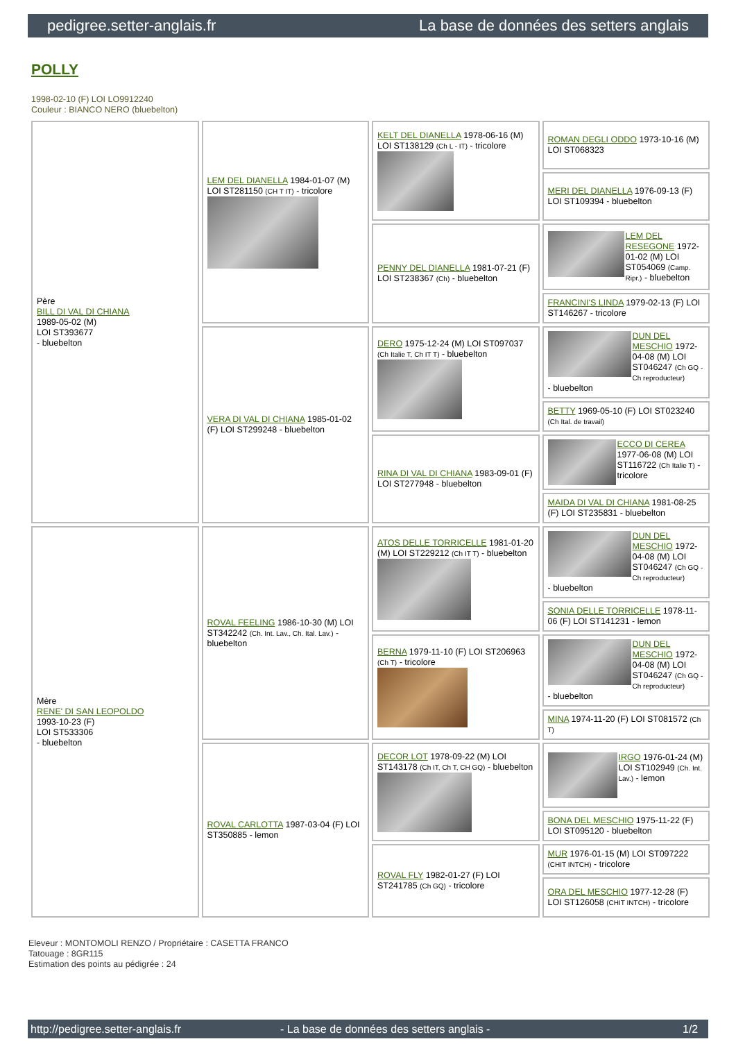pedigree.setter-anglais.fr La base de données des setters anglais
POLLY
1998-02-10 (F) LOI LO9912240
Couleur : BIANCO NERO (bluebelton)
| Père BILL DI VAL DI CHIANA 1989-05-02 (M) LOI ST393677 - bluebelton | LEM DEL DIANELLA 1984-01-07 (M) LOI ST281150 (CH T IT) - tricolore | KELT DEL DIANELLA 1978-06-16 (M) LOI ST138129 (Ch L - IT) - tricolore | ROMAN DEGLI ODDO 1973-10-16 (M) LOI ST068323 |
| | | | MERI DEL DIANELLA 1976-09-13 (F) LOI ST109394 - bluebelton |
| | | PENNY DEL DIANELLA 1981-07-21 (F) LOI ST238367 (Ch) - bluebelton | LEM DEL RESEGONE 1972-01-02 (M) LOI ST054069 (Camp. Ripr.) - bluebelton |
| | | | FRANCINI'S LINDA 1979-02-13 (F) LOI ST146267 - tricolore |
| | VERA DI VAL DI CHIANA 1985-01-02 (F) LOI ST299248 - bluebelton | DERO 1975-12-24 (M) LOI ST097037 (Ch Italie T, Ch IT T) - bluebelton | DUN DEL MESCHIO 1972-04-08 (M) LOI ST046247 (Ch GQ - Ch reproducteur) - bluebelton |
| | | | BETTY 1969-05-10 (F) LOI ST023240 (Ch Ital. de travail) |
| | | RINA DI VAL DI CHIANA 1983-09-01 (F) LOI ST277948 - bluebelton | ECCO DI CEREA 1977-06-08 (M) LOI ST116722 (Ch Italie T) - tricolore |
| | | | MAIDA DI VAL DI CHIANA 1981-08-25 (F) LOI ST235831 - bluebelton |
| Mère RENE' DI SAN LEOPOLDO 1993-10-23 (F) LOI ST533306 - bluebelton | ROVAL FEELING 1986-10-30 (M) LOI ST342242 (Ch. Int. Lav., Ch. Ital. Lav.) - bluebelton | ATOS DELLE TORRICELLE 1981-01-20 (M) LOI ST229212 (Ch IT T) - bluebelton | DUN DEL MESCHIO 1972-04-08 (M) LOI ST046247 (Ch GQ - Ch reproducteur) - bluebelton |
| | | | SONIA DELLE TORRICELLE 1978-11-06 (F) LOI ST141231 - lemon |
| | | BERNA 1979-11-10 (F) LOI ST206963 (Ch T) - tricolore | DUN DEL MESCHIO 1972-04-08 (M) LOI ST046247 (Ch GQ - Ch reproducteur) - bluebelton |
| | | | MINA 1974-11-20 (F) LOI ST081572 (Ch T) |
| | ROVAL CARLOTTA 1987-03-04 (F) LOI ST350885 - lemon | DECOR LOT 1978-09-22 (M) LOI ST143178 (Ch IT, Ch T, CH GQ) - bluebelton | IRGO 1976-01-24 (M) LOI ST102949 (Ch. Int. Lav.) - lemon |
| | | | BONA DEL MESCHIO 1975-11-22 (F) LOI ST095120 - bluebelton |
| | | ROVAL FLY 1982-01-27 (F) LOI ST241785 (Ch GQ) - tricolore | MUR 1976-01-15 (M) LOI ST097222 (CHIT INTCH) - tricolore |
| | | | ORA DEL MESCHIO 1977-12-28 (F) LOI ST126058 (CHIT INTCH) - tricolore |
Eleveur : MONTOMOLI RENZO / Propriétaire : CASETTA FRANCO
Tatouage : 8GR115
Estimation des points au pédigrée : 24
http://pedigree.setter-anglais.fr - La base de données des setters anglais - 1/2